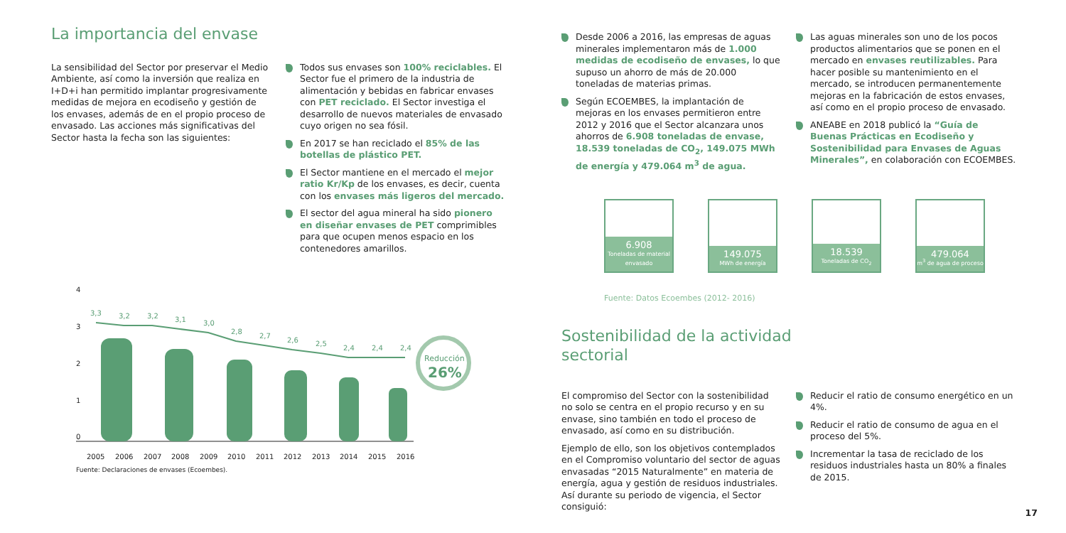La importancia del envase
La sensibilidad del Sector por preservar el Medio Ambiente, así como la inversión que realiza en I+D+i han permitido implantar progresivamente medidas de mejora en ecodiseño y gestión de los envases, además de en el propio proceso de envasado. Las acciones más significativas del Sector hasta la fecha son las siguientes:
Todos sus envases son 100% reciclables. El Sector fue el primero de la industria de alimentación y bebidas en fabricar envases con PET reciclado. El Sector investiga el desarrollo de nuevos materiales de envasado cuyo origen no sea fósil.
En 2017 se han reciclado el 85% de las botellas de plástico PET.
El Sector mantiene en el mercado el mejor ratio Kr/Kp de los envases, es decir, cuenta con los envases más ligeros del mercado.
El sector del agua mineral ha sido pionero en diseñar envases de PET comprimibles para que ocupen menos espacio en los contenedores amarillos.
4
3
2
1
0
3,3
3,2
3,2
3,1
3,0
2,8
2,7
2,6
2,5
2,4
2,4
2,4
Reducción
26%
2005
2006
2007
2008
2009
2010
2011
2012
2013
2014
2015
2016
Fuente: Declaraciones de envases (Ecoembes).
Desde 2006 a 2016, las empresas de aguas minerales implementaron más de 1.000 medidas de ecodiseño de envases, lo que supuso un ahorro de más de 20.000 toneladas de materias primas.
Según ECOEMBES, la implantación de mejoras en los envases permitieron entre 2012 y 2016 que el Sector alcanzara unos ahorros de 6.908 toneladas de envase, 18.539 toneladas de CO<sub>2</sub>, 149.075 MWh de energía y 479.064 m<sup>3</sup> de agua.
Las aguas minerales son uno de los pocos productos alimentarios que se ponen en el mercado en envases reutilizables. Para hacer posible su mantenimiento en el mercado, se introducen permanentemente mejoras en la fabricación de estos envases, así como en el propio proceso de envasado.
ANEABE en 2018 publicó la “Guía de Buenas Prácticas en Ecodiseño y Sostenibilidad para Envases de Aguas Minerales”, en colaboración con ECOEMBES.
6.908
Toneladas de material envasado
149.075
MWh de energía
18.539
Toneladas de CO<sub>2</sub>
479.064
m<sup>3</sup> de agua de proceso
Fuente: Datos Ecoembes (2012- 2016)
Sostenibilidad de la actividad
sectorial
El compromiso del Sector con la sostenibilidad no solo se centra en el propio recurso y en su envase, sino también en todo el proceso de envasado, así como en su distribución.
Ejemplo de ello, son los objetivos contemplados en el Compromiso voluntario del sector de aguas envasadas “2015 Naturalmente” en materia de energía, agua y gestión de residuos industriales. Así durante su periodo de vigencia, el Sector consiguió:
Reducir el ratio de consumo energético en un 4%.
Reducir el ratio de consumo de agua en el proceso del 5%.
Incrementar la tasa de reciclado de los residuos industriales hasta un 80% a finales de 2015.
17